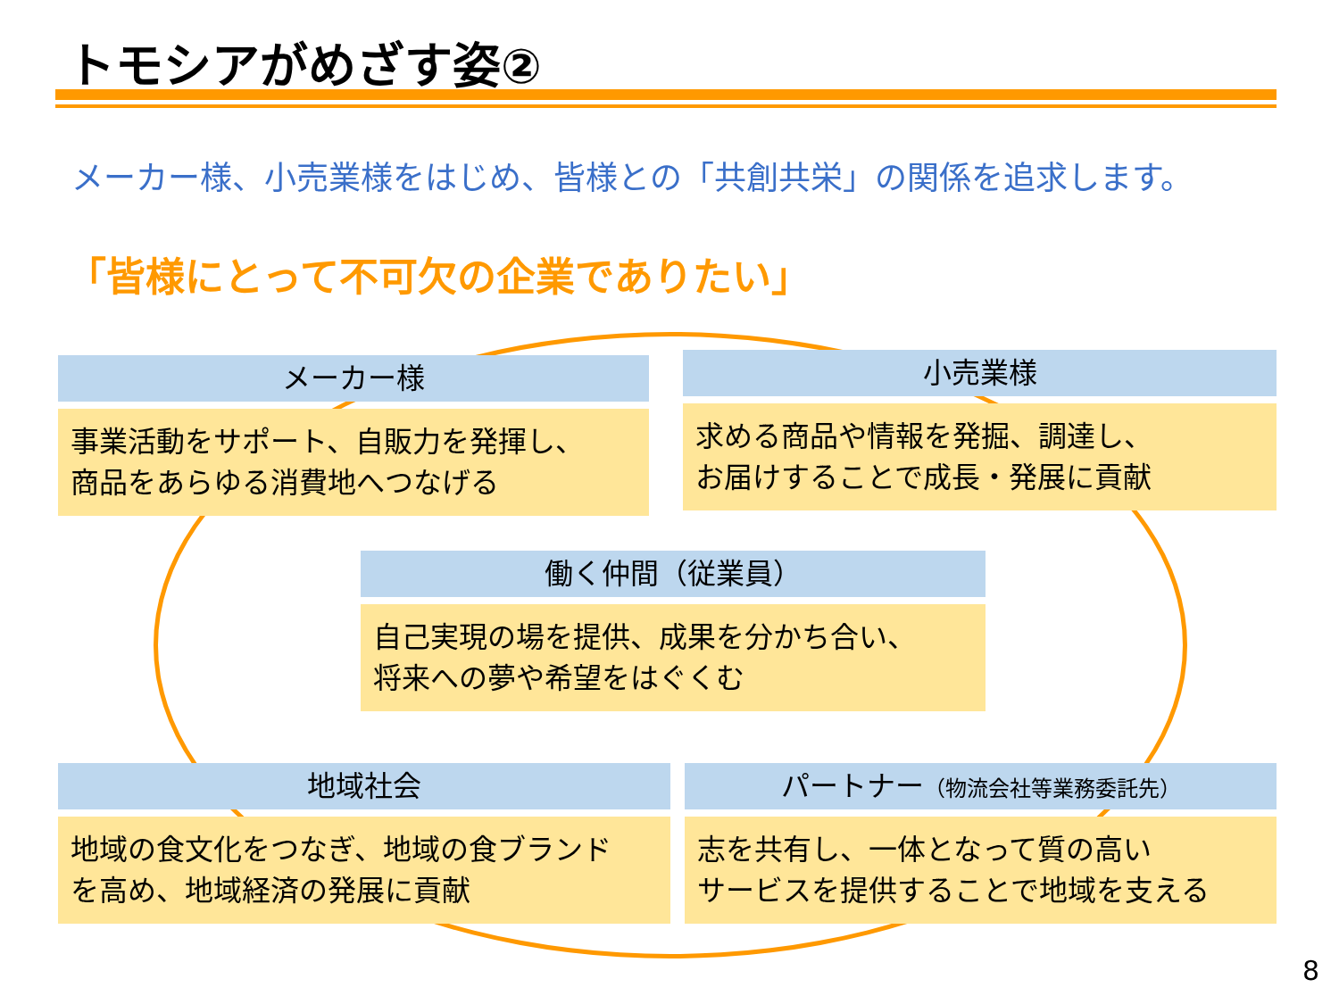トモシアがめざす姿②
メーカー様、小売業様をはじめ、皆様との「共創共栄」の関係を追求します。
「皆様にとって不可欠の企業でありたい」
メーカー様
事業活動をサポート、自販力を発揮し、
商品をあらゆる消費地へつなげる
小売業様
求める商品や情報を発掘、調達し、
お届けすることで成長・発展に貢献
働く仲間（従業員）
自己実現の場を提供、成果を分かち合い、
将来への夢や希望をはぐくむ
地域社会
地域の食文化をつなぎ、地域の食ブランド
を高め、地域経済の発展に貢献
パートナー（物流会社等業務委託先）
志を共有し、一体となって質の高い
サービスを提供することで地域を支える
8